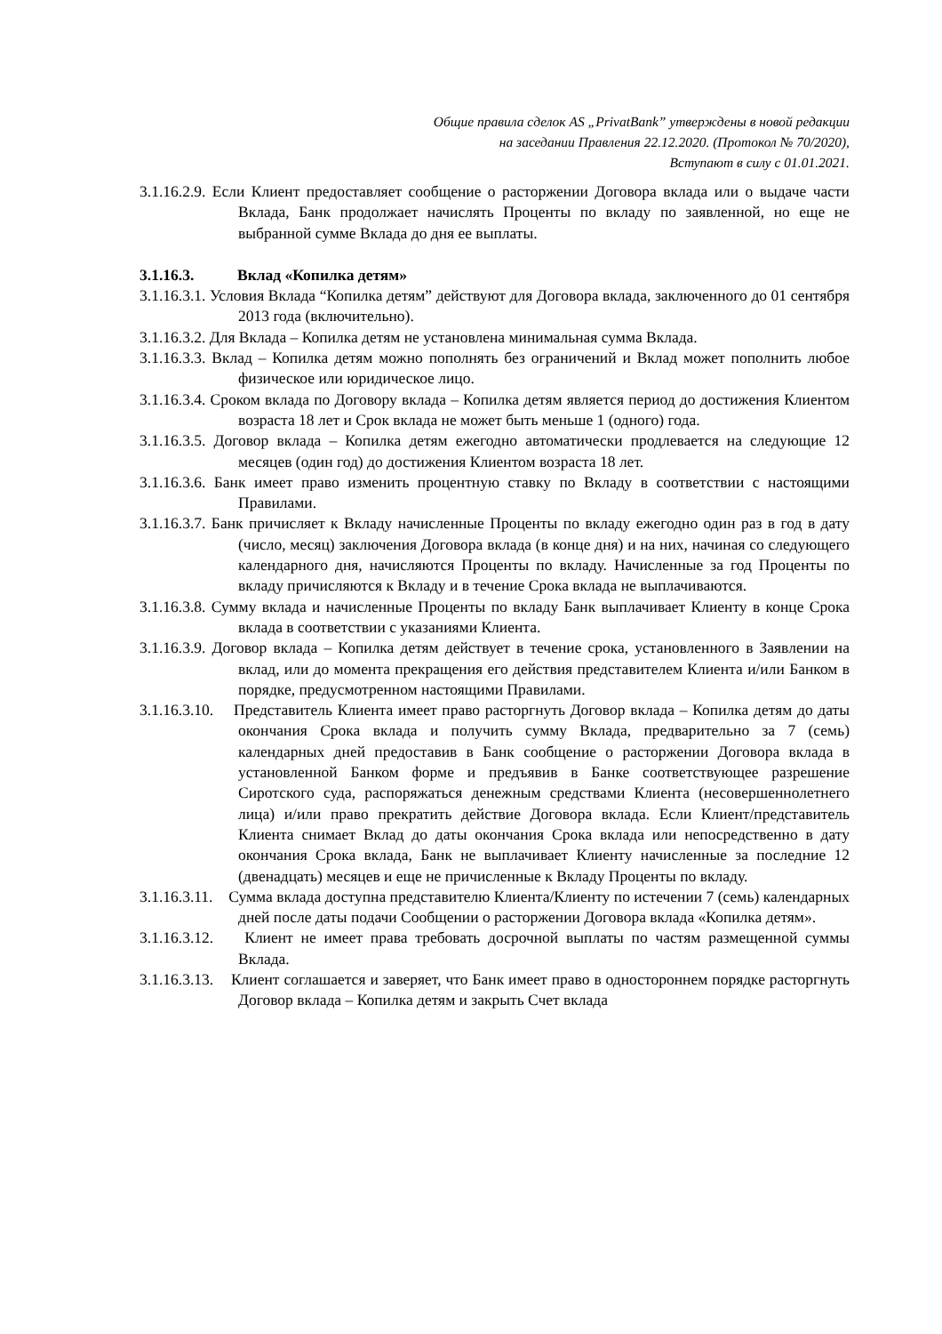Общие правила сделок AS „PrivatBank” утверждены в новой редакции
на заседании Правления 22.12.2020. (Протокол № 70/2020),
Вступают в силу с 01.01.2021.
3.1.16.2.9. Если Клиент предоставляет сообщение о расторжении Договора вклада или о выдаче части Вклада, Банк продолжает начислять Проценты по вкладу по заявленной, но еще не выбранной сумме Вклада до дня ее выплаты.
3.1.16.3. Вклад «Копилка детям»
3.1.16.3.1. Условия Вклада “Копилка детям” действуют для Договора вклада, заключенного до 01 сентября 2013 года (включительно).
3.1.16.3.2. Для Вклада – Копилка детям не установлена минимальная сумма Вклада.
3.1.16.3.3. Вклад – Копилка детям можно пополнять без ограничений и Вклад может пополнить любое физическое или юридическое лицо.
3.1.16.3.4. Сроком вклада по Договору вклада – Копилка детям является период до достижения Клиентом возраста 18 лет и Срок вклада не может быть меньше 1 (одного) года.
3.1.16.3.5. Договор вклада – Копилка детям ежегодно автоматически продлевается на следующие 12 месяцев (один год) до достижения Клиентом возраста 18 лет.
3.1.16.3.6. Банк имеет право изменить процентную ставку по Вкладу в соответствии с настоящими Правилами.
3.1.16.3.7. Банк причисляет к Вкладу начисленные Проценты по вкладу ежегодно один раз в год в дату (число, месяц) заключения Договора вклада (в конце дня) и на них, начиная со следующего календарного дня, начисляются Проценты по вкладу. Начисленные за год Проценты по вкладу причисляются к Вкладу и в течение Срока вклада не выплачиваются.
3.1.16.3.8. Сумму вклада и начисленные Проценты по вкладу Банк выплачивает Клиенту в конце Срока вклада в соответствии с указаниями Клиента.
3.1.16.3.9. Договор вклада – Копилка детям действует в течение срока, установленного в Заявлении на вклад, или до момента прекращения его действия представителем Клиента и/или Банком в порядке, предусмотренном настоящими Правилами.
3.1.16.3.10. Представитель Клиента имеет право расторгнуть Договор вклада – Копилка детям до даты окончания Срока вклада и получить сумму Вклада, предварительно за 7 (семь) календарных дней предоставив в Банк сообщение о расторжении Договора вклада в установленной Банком форме и предъявив в Банке соответствующее разрешение Сиротского суда, распоряжаться денежным средствами Клиента (несовершеннолетнего лица) и/или право прекратить действие Договора вклада. Если Клиент/представитель Клиента снимает Вклад до даты окончания Срока вклада или непосредственно в дату окончания Срока вклада, Банк не выплачивает Клиенту начисленные за последние 12 (двенадцать) месяцев и еще не причисленные к Вкладу Проценты по вкладу.
3.1.16.3.11. Сумма вклада доступна представителю Клиента/Клиенту по истечении 7 (семь) календарных дней после даты подачи Сообщении о расторжении Договора вклада «Копилка детям».
3.1.16.3.12. Клиент не имеет права требовать досрочной выплаты по частям размещенной суммы Вклада.
3.1.16.3.13. Клиент соглашается и заверяет, что Банк имеет право в одностороннем порядке расторгнуть Договор вклада – Копилка детям и закрыть Счет вклада